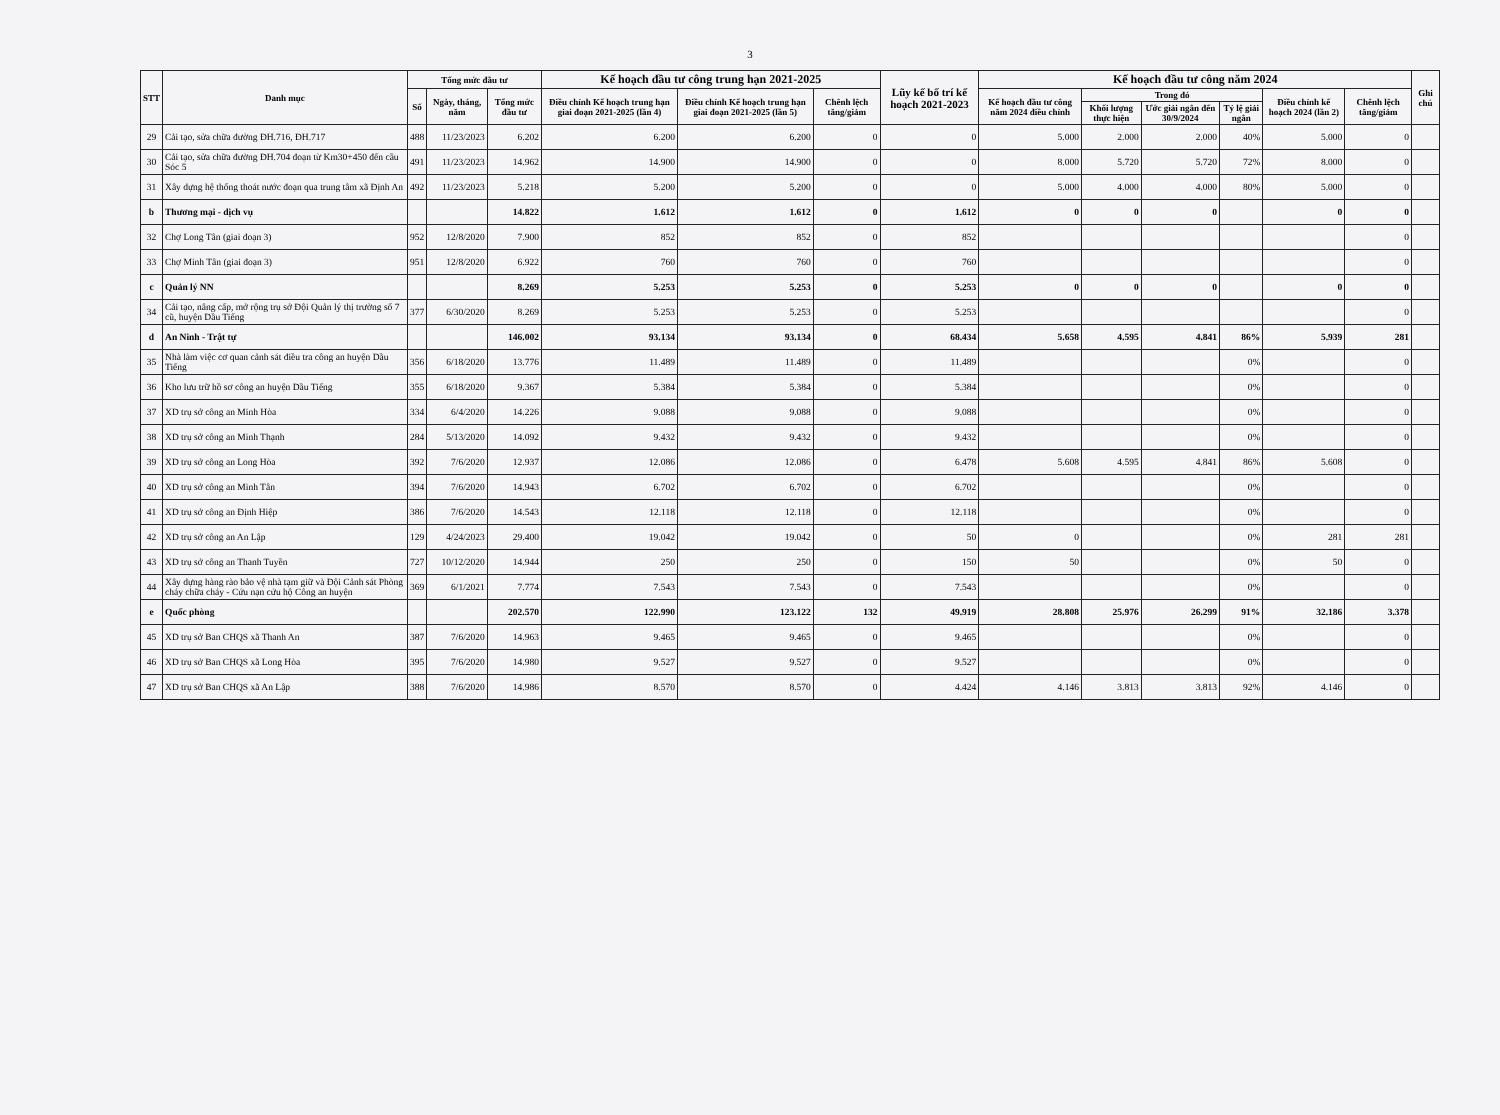3
| STT | Danh mục | Tổng mức đầu tư | | | Kế hoạch đầu tư công trung hạn 2021-2025 | | | Lũy kế bố trí kế hoạch 2021-2023 | Kế hoạch đầu tư công năm 2024 | | | | | | Ghi chú |
| --- | --- | --- | --- | --- | --- | --- | --- | --- | --- | --- | --- | --- | --- | --- | --- |
| | | Số | Ngày, tháng, năm | Tổng mức đầu tư | Điều chỉnh Kế hoạch trung hạn giai đoạn 2021-2025 (lần 4) | Điều chỉnh Kế hoạch trung hạn giai đoạn 2021-2025 (lần 5) | Chênh lệch tăng/giảm | | Kế hoạch đầu tư công năm 2024 điều chỉnh | Trong đó | | | Điều chỉnh kế hoạch 2024 (lần 2) | Chênh lệch tăng/giảm | |
| | | | | | | | | | | Khối lượng thực hiện | Ước giải ngân đến 30/9/2024 | Tỷ lệ giải ngân | | | |
| 29 | Cải tạo, sửa chữa đường ĐH.716, ĐH.717 | 488 | 11/23/2023 | 6.202 | 6.200 | 6.200 | 0 | 0 | 5.000 | 2.000 | 2.000 | 40% | 5.000 | 0 | |
| 30 | Cải tạo, sửa chữa đường ĐH.704 đoạn từ Km30+450 đến cầu Sóc 5 | 491 | 11/23/2023 | 14.962 | 14.900 | 14.900 | 0 | 0 | 8.000 | 5.720 | 5.720 | 72% | 8.000 | 0 | |
| 31 | Xây dựng hệ thống thoát nước đoạn qua trung tâm xã Định An | 492 | 11/23/2023 | 5.218 | 5.200 | 5.200 | 0 | 0 | 5.000 | 4.000 | 4.000 | 80% | 5.000 | 0 | |
| b | Thương mại - dịch vụ | | | 14.822 | 1.612 | 1.612 | 0 | 1.612 | 0 | 0 | 0 | | 0 | 0 | |
| 32 | Chợ Long Tân (giai đoạn 3) | 952 | 12/8/2020 | 7.900 | 852 | 852 | 0 | 852 | | | | | | 0 | |
| 33 | Chợ Minh Tân (giai đoạn 3) | 951 | 12/8/2020 | 6.922 | 760 | 760 | 0 | 760 | | | | | | 0 | |
| c | Quản lý NN | | | 8.269 | 5.253 | 5.253 | 0 | 5.253 | 0 | 0 | 0 | | 0 | 0 | |
| 34 | Cải tạo, nâng cấp, mở rộng trụ sở Đội Quản lý thị trường số 7 cũ, huyện Dầu Tiếng | 377 | 6/30/2020 | 8.269 | 5.253 | 5.253 | 0 | 5.253 | | | | | | 0 | |
| d | An Ninh - Trật tự | | | 146.002 | 93.134 | 93.134 | 0 | 68.434 | 5.658 | 4.595 | 4.841 | 86% | 5.939 | 281 | |
| 35 | Nhà làm việc cơ quan cảnh sát điều tra công an huyện Dầu Tiếng | 356 | 6/18/2020 | 13.776 | 11.489 | 11.489 | 0 | 11.489 | | | | 0% | | 0 | |
| 36 | Kho lưu trữ hồ sơ công an huyện Dầu Tiếng | 355 | 6/18/2020 | 9.367 | 5.384 | 5.384 | 0 | 5.384 | | | | 0% | | 0 | |
| 37 | XD trụ sở công an Minh Hòa | 334 | 6/4/2020 | 14.226 | 9.088 | 9.088 | 0 | 9.088 | | | | 0% | | 0 | |
| 38 | XD trụ sở công an Minh Thạnh | 284 | 5/13/2020 | 14.092 | 9.432 | 9.432 | 0 | 9.432 | | | | 0% | | 0 | |
| 39 | XD trụ sở công an Long Hòa | 392 | 7/6/2020 | 12.937 | 12.086 | 12.086 | 0 | 6.478 | 5.608 | 4.595 | 4.841 | 86% | 5.608 | 0 | |
| 40 | XD trụ sở công an Minh Tân | 394 | 7/6/2020 | 14.943 | 6.702 | 6.702 | 0 | 6.702 | | | | 0% | | 0 | |
| 41 | XD trụ sở công an Định Hiệp | 386 | 7/6/2020 | 14.543 | 12.118 | 12.118 | 0 | 12.118 | | | | 0% | | 0 | |
| 42 | XD trụ sở công an An Lập | 129 | 4/24/2023 | 29.400 | 19.042 | 19.042 | 0 | 50 | 0 | | | 0% | 281 | 281 | |
| 43 | XD trụ sở công an Thanh Tuyền | 727 | 10/12/2020 | 14.944 | 250 | 250 | 0 | 150 | 50 | | | 0% | 50 | 0 | |
| 44 | Xây dựng hàng rào bảo vệ nhà tạm giữ và Đội Cảnh sát Phòng cháy chữa cháy - Cứu nạn cứu hộ Công an huyện | 369 | 6/1/2021 | 7.774 | 7.543 | 7.543 | 0 | 7.543 | | | | 0% | | 0 | |
| e | Quốc phòng | | | 202.570 | 122.990 | 123.122 | 132 | 49.919 | 28.808 | 25.976 | 26.299 | 91% | 32.186 | 3.378 | |
| 45 | XD trụ sở Ban CHQS xã Thanh An | 387 | 7/6/2020 | 14.963 | 9.465 | 9.465 | 0 | 9.465 | | | | 0% | | 0 | |
| 46 | XD trụ sở Ban CHQS xã Long Hòa | 395 | 7/6/2020 | 14.980 | 9.527 | 9.527 | 0 | 9.527 | | | | 0% | | 0 | |
| 47 | XD trụ sở Ban CHQS xã An Lập | 388 | 7/6/2020 | 14.986 | 8.570 | 8.570 | 0 | 4.424 | 4.146 | 3.813 | 3.813 | 92% | 4.146 | 0 | |